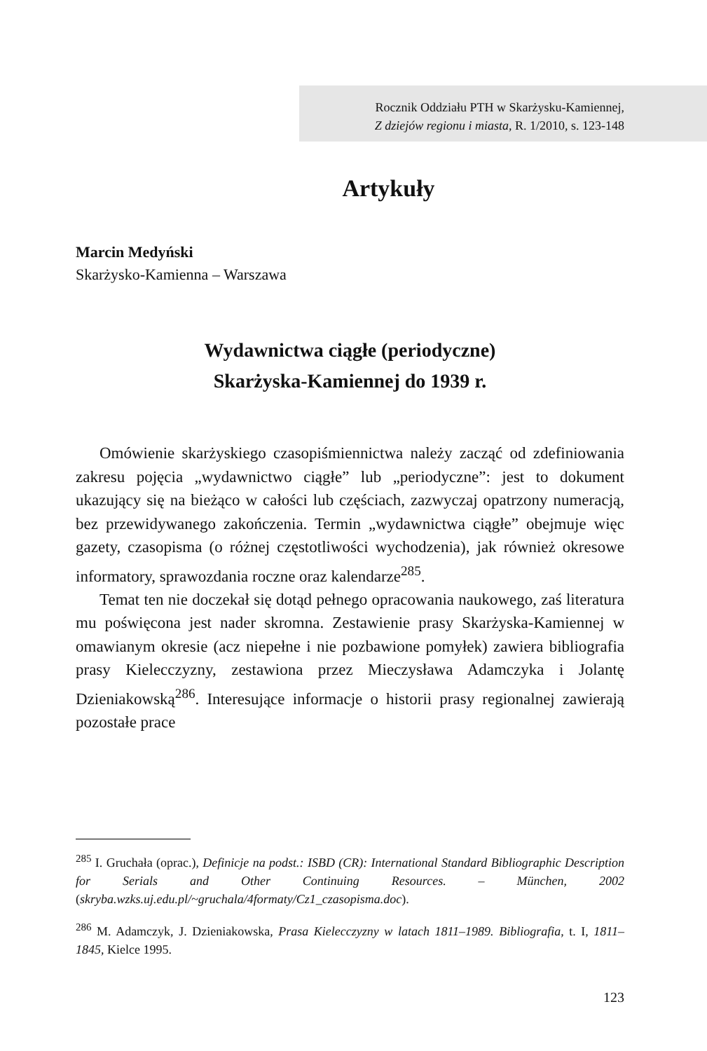Rocznik Oddziału PTH w Skarżysku-Kamiennej,
Z dziejów regionu i miasta, R. 1/2010, s. 123-148
Artykuły
Marcin Medyński
Skarżysko-Kamienna – Warszawa
Wydawnictwa ciągłe (periodyczne)
Skarżyska-Kamiennej do 1939 r.
Omówienie skarżyskiego czasopiśmiennictwa należy zacząć od zdefiniowania zakresu pojęcia „wydawnictwo ciągłe” lub „periodyczne”: jest to dokument ukazujący się na bieżąco w całości lub częściach, zazwyczaj opatrzony numeracją, bez przewidywanego zakończenia. Termin „wydawnictwa ciągłe” obejmuje więc gazety, czasopisma (o różnej częstotliwości wychodzenia), jak również okresowe informatory, sprawozdania roczne oraz kalendarze<sup>285</sup>.
Temat ten nie doczekał się dotąd pełnego opracowania naukowego, zaś literatura mu poświęcona jest nader skromna. Zestawienie prasy Skarżyska-Kamiennej w omawianym okresie (acz niepełne i nie pozbawione pomyłek) zawiera bibliografia prasy Kielecczyzny, zestawiona przez Mieczysława Adamczyka i Jolantę Dzieniakowską<sup>286</sup>. Interesujące informacje o historii prasy regionalnej zawierają pozostałe prace
<sup>285</sup> I. Gruchała (oprac.), Definicje na podst.: ISBD (CR): International Standard Bibliographic Description for Serials and Other Continuing Resources. – München, 2002 (skryba.wzks.uj.edu.pl/~gruchala/4formaty/Cz1_czasopisma.doc).
<sup>286</sup> M. Adamczyk, J. Dzieniakowska, Prasa Kielecczyzny w latach 1811–1989. Bibliografia, t. I, 1811–1845, Kielce 1995.
123